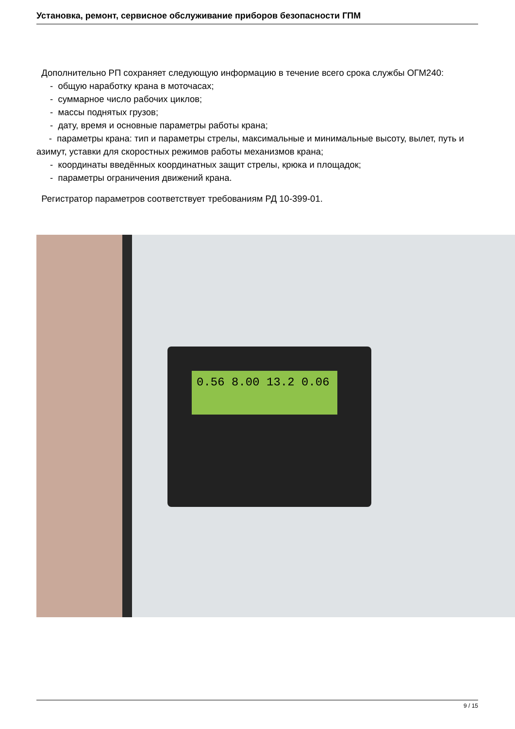Установка, ремонт, сервисное обслуживание приборов безопасности ГПМ
Дополнительно РП сохраняет следующую информацию в течение всего срока службы ОГМ240:
- общую наработку крана в моточасах;
- суммарное число рабочих циклов;
- массы поднятых грузов;
- дату, время и основные параметры работы крана;
- параметры крана: тип и параметры стрелы, максимальные и минимальные высоту, вылет, путь и азимут, уставки для скоростных режимов работы механизмов крана;
- координаты введённых координатных защит стрелы, крюка и площадок;
- параметры ограничения движений крана.
Регистратор параметров соответствует требованиям РД 10-399-01.
0.56 8.00 13.2 0.06
9 / 15